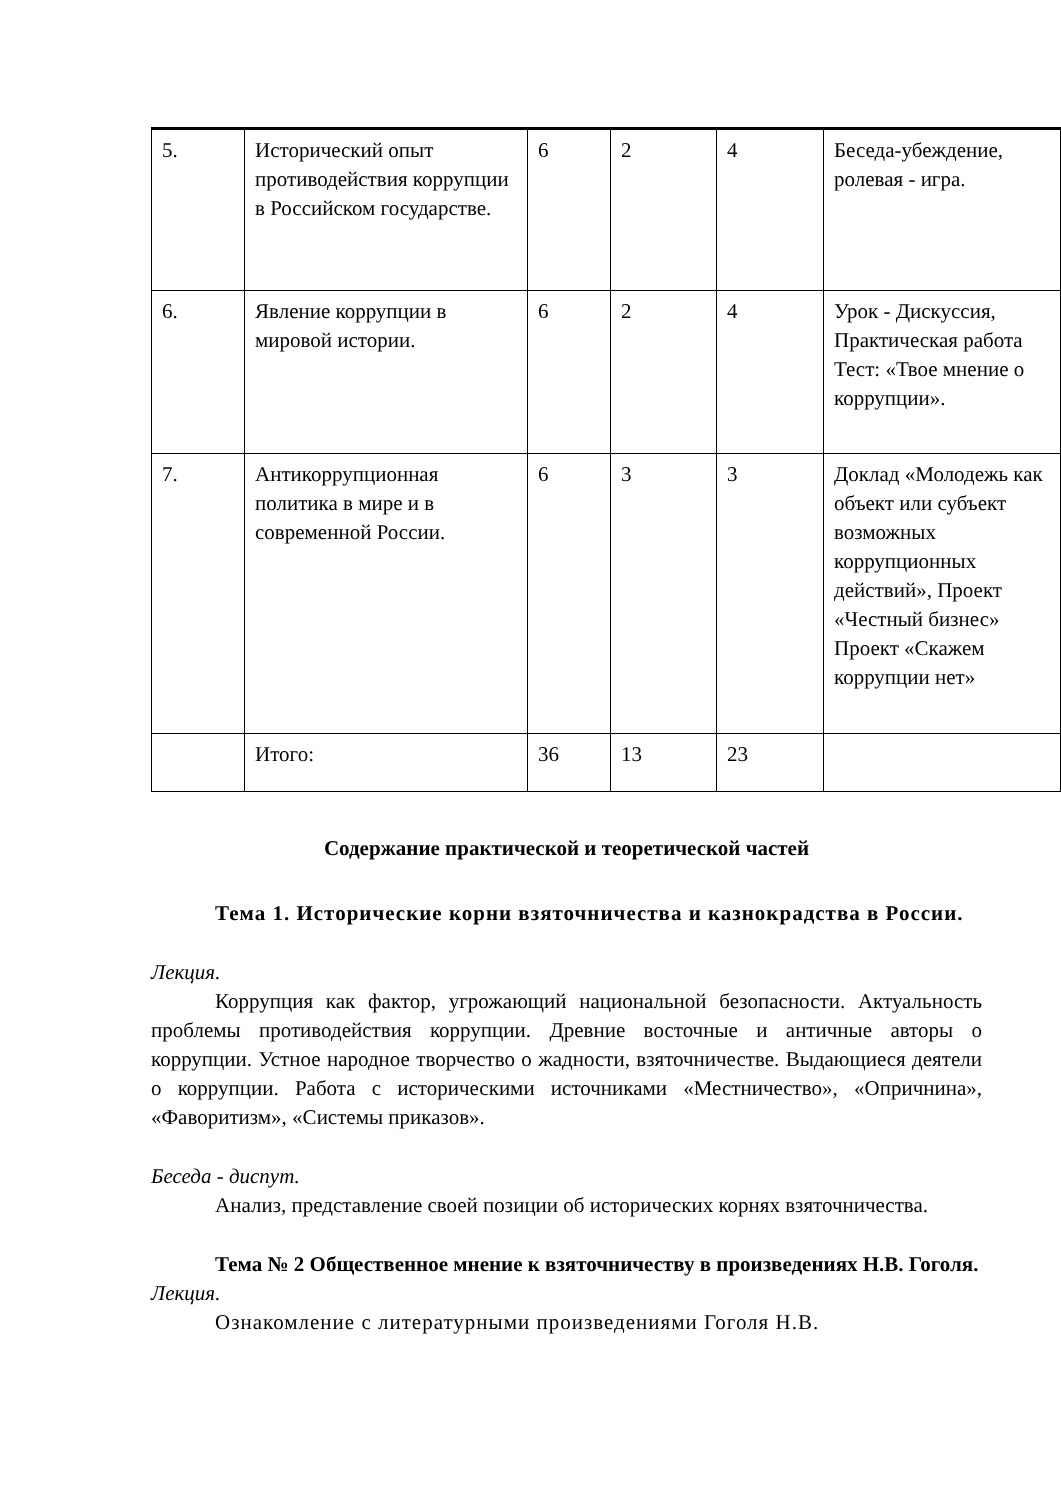| 5. | Исторический опыт противодействия коррупции в Российском государстве. | 6 | 2 | 4 | Беседа-убеждение, ролевая - игра. |
| 6. | Явление коррупции в мировой истории. | 6 | 2 | 4 | Урок - Дискуссия, Практическая работа Тест: «Твое мнение о коррупции». |
| 7. | Антикоррупционная политика в мире и в современной России. | 6 | 3 | 3 | Доклад «Молодежь как объект или субъект возможных коррупционных действий», Проект «Честный бизнес» Проект «Скажем коррупции нет» |
| | Итого: | 36 | 13 | 23 | |
Содержание практической и теоретической частей
Тема 1. Исторические корни взяточничества и казнокрадства в России.
Лекция.
Коррупция как фактор, угрожающий национальной безопасности. Актуальность проблемы противодействия коррупции. Древние восточные и античные авторы о коррупции. Устное народное творчество о жадности, взяточничестве. Выдающиеся деятели о коррупции. Работа с историческими источниками «Местничество», «Опричнина», «Фаворитизм», «Системы приказов».
Беседа - диспут.
Анализ, представление своей позиции об исторических корнях взяточничества.
Тема № 2 Общественное мнение к взяточничеству в произведениях Н.В. Гоголя.
Лекция.
Ознакомление с литературными произведениями Гоголя Н.В.